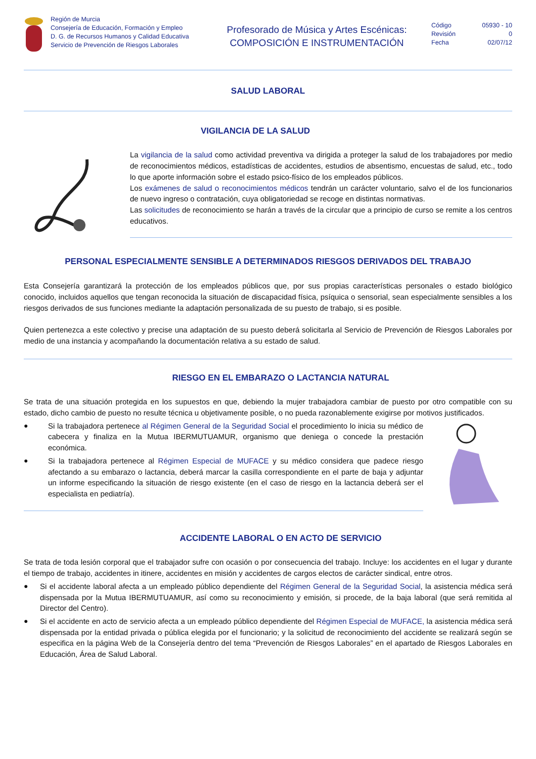Región de Murcia
Consejería de Educación, Formación y Empleo
D. G. de Recursos Humanos y Calidad Educativa
Servicio de Prevención de Riesgos Laborales
Profesorado de Música y Artes Escénicas:
COMPOSICIÓN E INSTRUMENTACIÓN
Código 05930 - 10
Revisión 0
Fecha 02/07/12
SALUD LABORAL
VIGILANCIA DE LA SALUD
La vigilancia de la salud como actividad preventiva va dirigida a proteger la salud de los trabajadores por medio de reconocimientos médicos, estadísticas de accidentes, estudios de absentismo, encuestas de salud, etc., todo lo que aporte información sobre el estado psico-físico de los empleados públicos.
Los exámenes de salud o reconocimientos médicos tendrán un carácter voluntario, salvo el de los funcionarios de nuevo ingreso o contratación, cuya obligatoriedad se recoge en distintas normativas.
Las solicitudes de reconocimiento se harán a través de la circular que a principio de curso se remite a los centros educativos.
PERSONAL ESPECIALMENTE SENSIBLE A DETERMINADOS RIESGOS DERIVADOS DEL TRABAJO
Esta Consejería garantizará la protección de los empleados públicos que, por sus propias características personales o estado biológico conocido, incluidos aquellos que tengan reconocida la situación de discapacidad física, psíquica o sensorial, sean especialmente sensibles a los riesgos derivados de sus funciones mediante la adaptación personalizada de su puesto de trabajo, si es posible.
Quien pertenezca a este colectivo y precise una adaptación de su puesto deberá solicitarla al Servicio de Prevención de Riesgos Laborales por medio de una instancia y acompañando la documentación relativa a su estado de salud.
RIESGO EN EL EMBARAZO O LACTANCIA NATURAL
Se trata de una situación protegida en los supuestos en que, debiendo la mujer trabajadora cambiar de puesto por otro compatible con su estado, dicho cambio de puesto no resulte técnica u objetivamente posible, o no pueda razonablemente exigirse por motivos justificados.
● Si la trabajadora pertenece al Régimen General de la Seguridad Social el procedimiento lo inicia su médico de cabecera y finaliza en la Mutua IBERMUTUAMUR, organismo que deniega o concede la prestación económica.
● Si la trabajadora pertenece al Régimen Especial de MUFACE y su médico considera que padece riesgo afectando a su embarazo o lactancia, deberá marcar la casilla correspondiente en el parte de baja y adjuntar un informe especificando la situación de riesgo existente (en el caso de riesgo en la lactancia deberá ser el especialista en pediatría).
ACCIDENTE LABORAL O EN ACTO DE SERVICIO
Se trata de toda lesión corporal que el trabajador sufre con ocasión o por consecuencia del trabajo. Incluye: los accidentes en el lugar y durante el tiempo de trabajo, accidentes in itinere, accidentes en misión y accidentes de cargos electos de carácter sindical, entre otros.
● Si el accidente laboral afecta a un empleado público dependiente del Régimen General de la Seguridad Social, la asistencia médica será dispensada por la Mutua IBERMUTUAMUR, así como su reconocimiento y emisión, si procede, de la baja laboral (que será remitida al Director del Centro).
● Si el accidente en acto de servicio afecta a un empleado público dependiente del Régimen Especial de MUFACE, la asistencia médica será dispensada por la entidad privada o pública elegida por el funcionario; y la solicitud de reconocimiento del accidente se realizará según se especifica en la página Web de la Consejería dentro del tema “Prevención de Riesgos Laborales” en el apartado de Riesgos Laborales en Educación, Área de Salud Laboral.